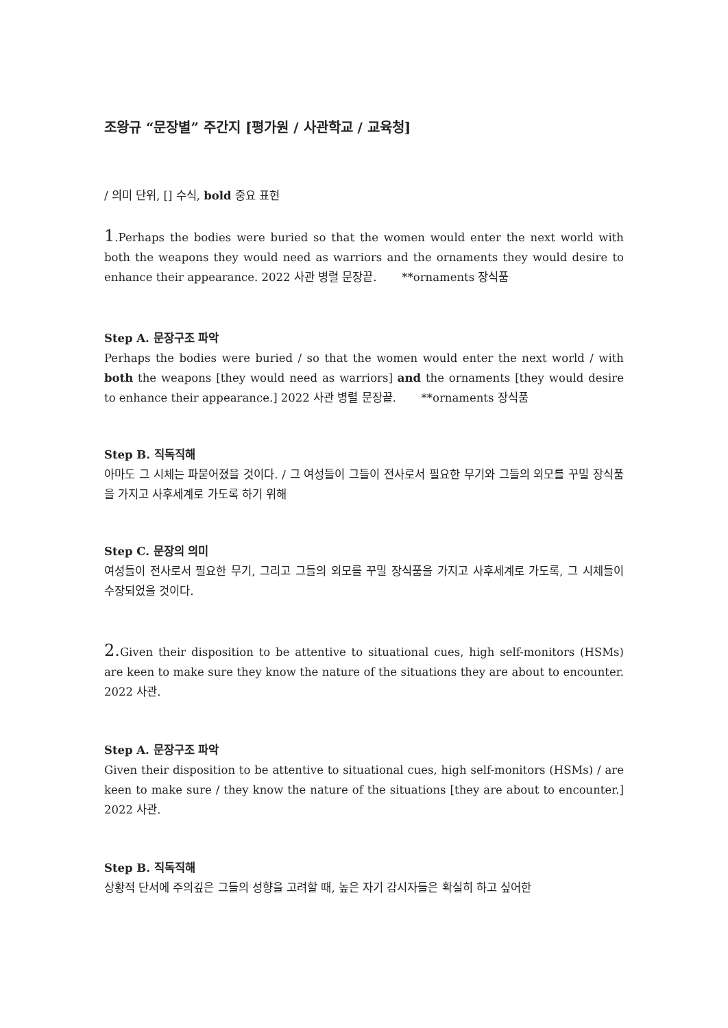조왕규 “문장별” 주간지 [평가원 / 사관학교 / 교육청]
/ 의미 단위, [] 수식, bold 중요 표현
1.Perhaps the bodies were buried so that the women would enter the next world with both the weapons they would need as warriors and the ornaments they would desire to enhance their appearance. 2022 사관 병렬 문장끝. **ornaments 장식품
Step A. 문장구조 파악
Perhaps the bodies were buried / so that the women would enter the next world / with both the weapons [they would need as warriors] and the ornaments [they would desire to enhance their appearance.] 2022 사관 병렬 문장끝. **ornaments 장식품
Step B. 직독직해
아마도 그 시체는 파묻어졌을 것이다. / 그 여성들이 그들이 전사로서 필요한 무기와 그들의 외모를 꾸밀 장식품을 가지고 사후세계로 가도록 하기 위해
Step C. 문장의 의미
여성들이 전사로서 필요한 무기, 그리고 그들의 외모를 꾸밀 장식품을 가지고 사후세계로 가도록, 그 시체들이 수장되었을 것이다.
2. Given their disposition to be attentive to situational cues, high self-monitors (HSMs) are keen to make sure they know the nature of the situations they are about to encounter. 2022 사관.
Step A. 문장구조 파악
Given their disposition to be attentive to situational cues, high self-monitors (HSMs) / are keen to make sure / they know the nature of the situations [they are about to encounter.] 2022 사관.
Step B. 직독직해
상황적 단서에 주의깊은 그들의 성향을 고려할 때, 높은 자기 감시자들은 확실히 하고 싶어한